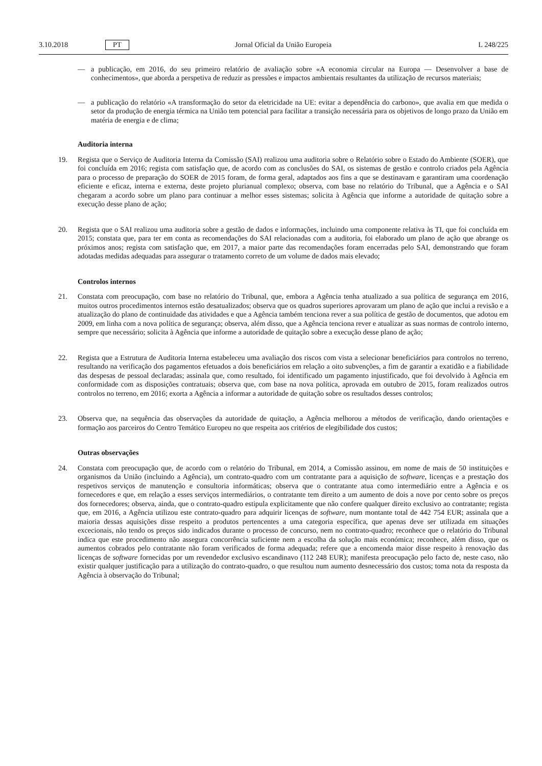3.10.2018 PT Jornal Oficial da União Europeia L 248/225
— a publicação, em 2016, do seu primeiro relatório de avaliação sobre «A economia circular na Europa — Desenvolver a base de conhecimentos», que aborda a perspetiva de reduzir as pressões e impactos ambientais resultantes da utilização de recursos materiais;
— a publicação do relatório «A transformação do setor da eletricidade na UE: evitar a dependência do carbono», que avalia em que medida o setor da produção de energia térmica na União tem potencial para facilitar a transição necessária para os objetivos de longo prazo da União em matéria de energia e de clima;
Auditoria interna
19. Regista que o Serviço de Auditoria Interna da Comissão (SAI) realizou uma auditoria sobre o Relatório sobre o Estado do Ambiente (SOER), que foi concluída em 2016; regista com satisfação que, de acordo com as conclusões do SAI, os sistemas de gestão e controlo criados pela Agência para o processo de preparação do SOER de 2015 foram, de forma geral, adaptados aos fins a que se destinavam e garantiram uma coordenação eficiente e eficaz, interna e externa, deste projeto plurianual complexo; observa, com base no relatório do Tribunal, que a Agência e o SAI chegaram a acordo sobre um plano para continuar a melhor esses sistemas; solicita à Agência que informe a autoridade de quitação sobre a execução desse plano de ação;
20. Regista que o SAI realizou uma auditoria sobre a gestão de dados e informações, incluindo uma componente relativa às TI, que foi concluída em 2015; constata que, para ter em conta as recomendações do SAI relacionadas com a auditoria, foi elaborado um plano de ação que abrange os próximos anos; regista com satisfação que, em 2017, a maior parte das recomendações foram encerradas pelo SAI, demonstrando que foram adotadas medidas adequadas para assegurar o tratamento correto de um volume de dados mais elevado;
Controlos internos
21. Constata com preocupação, com base no relatório do Tribunal, que, embora a Agência tenha atualizado a sua política de segurança em 2016, muitos outros procedimentos internos estão desatualizados; observa que os quadros superiores aprovaram um plano de ação que inclui a revisão e a atualização do plano de continuidade das atividades e que a Agência também tenciona rever a sua política de gestão de documentos, que adotou em 2009, em linha com a nova política de segurança; observa, além disso, que a Agência tenciona rever e atualizar as suas normas de controlo interno, sempre que necessário; solicita à Agência que informe a autoridade de quitação sobre a execução desse plano de ação;
22. Regista que a Estrutura de Auditoria Interna estabeleceu uma avaliação dos riscos com vista a selecionar beneficiários para controlos no terreno, resultando na verificação dos pagamentos efetuados a dois beneficiários em relação a oito subvenções, a fim de garantir a exatidão e a fiabilidade das despesas de pessoal declaradas; assinala que, como resultado, foi identificado um pagamento injustificado, que foi devolvido à Agência em conformidade com as disposições contratuais; observa que, com base na nova política, aprovada em outubro de 2015, foram realizados outros controlos no terreno, em 2016; exorta a Agência a informar a autoridade de quitação sobre os resultados desses controlos;
23. Observa que, na sequência das observações da autoridade de quitação, a Agência melhorou a métodos de verificação, dando orientações e formação aos parceiros do Centro Temático Europeu no que respeita aos critérios de elegibilidade dos custos;
Outras observações
24. Constata com preocupação que, de acordo com o relatório do Tribunal, em 2014, a Comissão assinou, em nome de mais de 50 instituições e organismos da União (incluindo a Agência), um contrato-quadro com um contratante para a aquisição de software, licenças e a prestação dos respetivos serviços de manutenção e consultoria informáticas; observa que o contratante atua como intermediário entre a Agência e os fornecedores e que, em relação a esses serviços intermediários, o contratante tem direito a um aumento de dois a nove por cento sobre os preços dos fornecedores; observa, ainda, que o contrato-quadro estipula explicitamente que não confere qualquer direito exclusivo ao contratante; regista que, em 2016, a Agência utilizou este contrato-quadro para adquirir licenças de software, num montante total de 442 754 EUR; assinala que a maioria dessas aquisições disse respeito a produtos pertencentes a uma categoria específica, que apenas deve ser utilizada em situações excecionais, não tendo os preços sido indicados durante o processo de concurso, nem no contrato-quadro; reconhece que o relatório do Tribunal indica que este procedimento não assegura concorrência suficiente nem a escolha da solução mais económica; reconhece, além disso, que os aumentos cobrados pelo contratante não foram verificados de forma adequada; refere que a encomenda maior disse respeito à renovação das licenças de software fornecidas por um revendedor exclusivo escandinavo (112 248 EUR); manifesta preocupação pelo facto de, neste caso, não existir qualquer justificação para a utilização do contrato-quadro, o que resultou num aumento desnecessário dos custos; toma nota da resposta da Agência à observação do Tribunal;